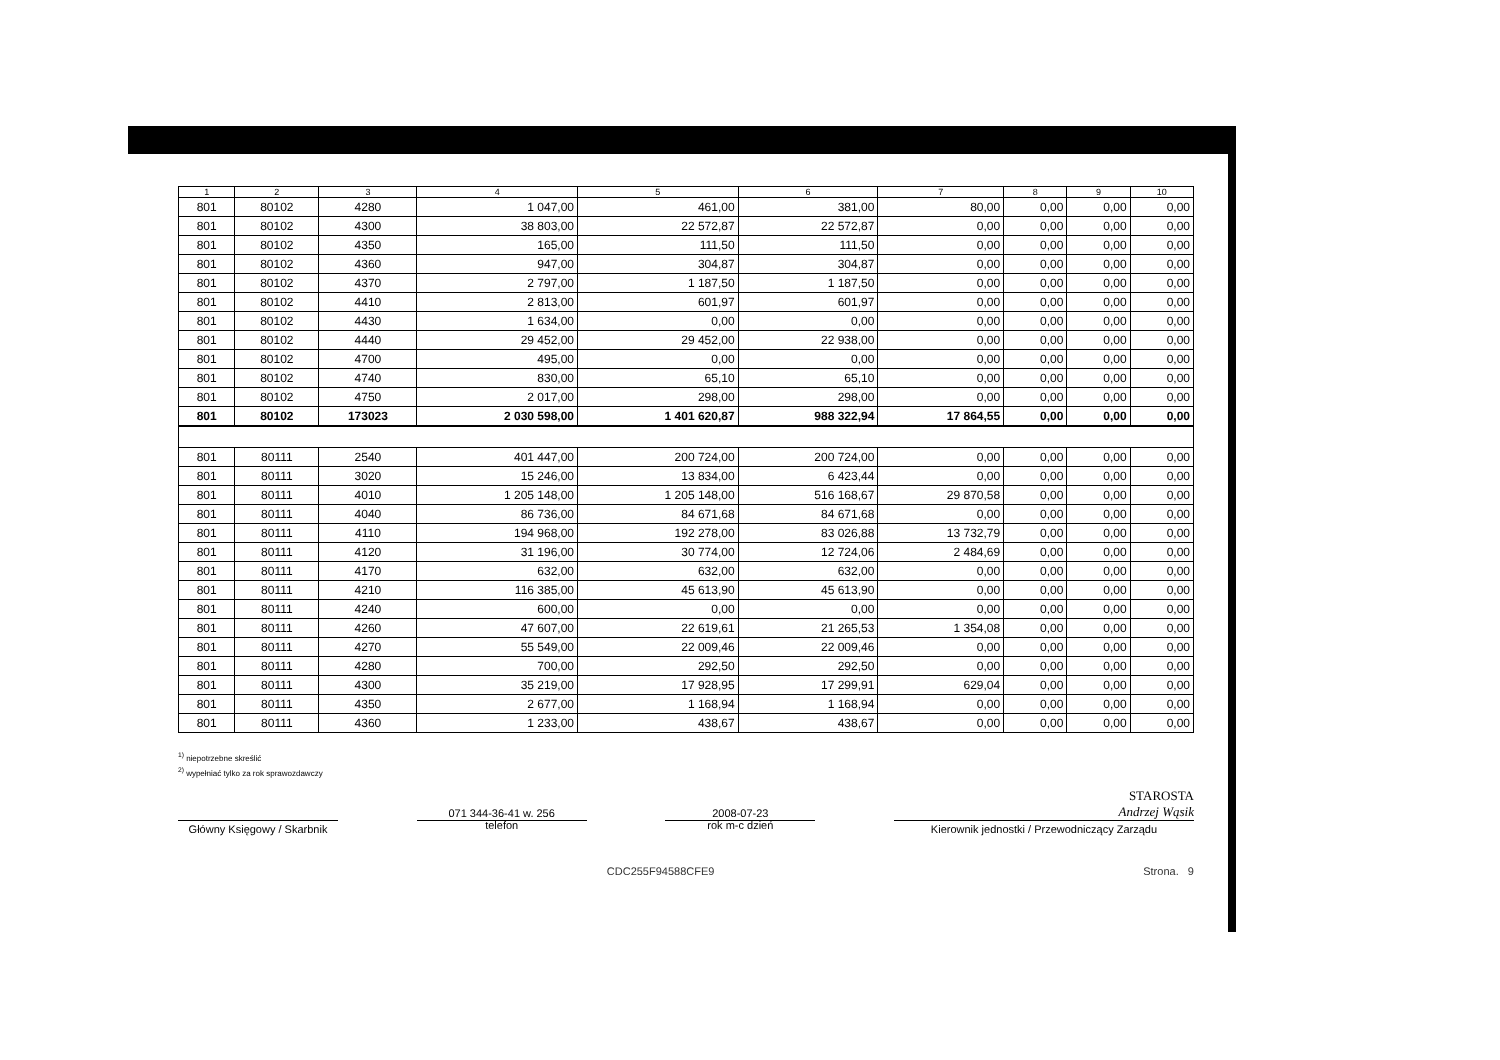| 1 | 2 | 3 | 4 | 5 | 6 | 7 | 8 | 9 | 10 |
| --- | --- | --- | --- | --- | --- | --- | --- | --- | --- |
| 801 | 80102 | 4280 | 1 047,00 | 461,00 | 381,00 | 80,00 | 0,00 | 0,00 | 0,00 |
| 801 | 80102 | 4300 | 38 803,00 | 22 572,87 | 22 572,87 | 0,00 | 0,00 | 0,00 | 0,00 |
| 801 | 80102 | 4350 | 165,00 | 111,50 | 111,50 | 0,00 | 0,00 | 0,00 | 0,00 |
| 801 | 80102 | 4360 | 947,00 | 304,87 | 304,87 | 0,00 | 0,00 | 0,00 | 0,00 |
| 801 | 80102 | 4370 | 2 797,00 | 1 187,50 | 1 187,50 | 0,00 | 0,00 | 0,00 | 0,00 |
| 801 | 80102 | 4410 | 2 813,00 | 601,97 | 601,97 | 0,00 | 0,00 | 0,00 | 0,00 |
| 801 | 80102 | 4430 | 1 634,00 | 0,00 | 0,00 | 0,00 | 0,00 | 0,00 | 0,00 |
| 801 | 80102 | 4440 | 29 452,00 | 29 452,00 | 22 938,00 | 0,00 | 0,00 | 0,00 | 0,00 |
| 801 | 80102 | 4700 | 495,00 | 0,00 | 0,00 | 0,00 | 0,00 | 0,00 | 0,00 |
| 801 | 80102 | 4740 | 830,00 | 65,10 | 65,10 | 0,00 | 0,00 | 0,00 | 0,00 |
| 801 | 80102 | 4750 | 2 017,00 | 298,00 | 298,00 | 0,00 | 0,00 | 0,00 | 0,00 |
| 801 | 80102 | 173023 | 2 030 598,00 | 1 401 620,87 | 988 322,94 | 17 864,55 | 0,00 | 0,00 | 0,00 |
| 801 | 80111 | 2540 | 401 447,00 | 200 724,00 | 200 724,00 | 0,00 | 0,00 | 0,00 | 0,00 |
| 801 | 80111 | 3020 | 15 246,00 | 13 834,00 | 6 423,44 | 0,00 | 0,00 | 0,00 | 0,00 |
| 801 | 80111 | 4010 | 1 205 148,00 | 1 205 148,00 | 516 168,67 | 29 870,58 | 0,00 | 0,00 | 0,00 |
| 801 | 80111 | 4040 | 86 736,00 | 84 671,68 | 84 671,68 | 0,00 | 0,00 | 0,00 | 0,00 |
| 801 | 80111 | 4110 | 194 968,00 | 192 278,00 | 83 026,88 | 13 732,79 | 0,00 | 0,00 | 0,00 |
| 801 | 80111 | 4120 | 31 196,00 | 30 774,00 | 12 724,06 | 2 484,69 | 0,00 | 0,00 | 0,00 |
| 801 | 80111 | 4170 | 632,00 | 632,00 | 632,00 | 0,00 | 0,00 | 0,00 | 0,00 |
| 801 | 80111 | 4210 | 116 385,00 | 45 613,90 | 45 613,90 | 0,00 | 0,00 | 0,00 | 0,00 |
| 801 | 80111 | 4240 | 600,00 | 0,00 | 0,00 | 0,00 | 0,00 | 0,00 | 0,00 |
| 801 | 80111 | 4260 | 47 607,00 | 22 619,61 | 21 265,53 | 1 354,08 | 0,00 | 0,00 | 0,00 |
| 801 | 80111 | 4270 | 55 549,00 | 22 009,46 | 22 009,46 | 0,00 | 0,00 | 0,00 | 0,00 |
| 801 | 80111 | 4280 | 700,00 | 292,50 | 292,50 | 0,00 | 0,00 | 0,00 | 0,00 |
| 801 | 80111 | 4300 | 35 219,00 | 17 928,95 | 17 299,91 | 629,04 | 0,00 | 0,00 | 0,00 |
| 801 | 80111 | 4350 | 2 677,00 | 1 168,94 | 1 168,94 | 0,00 | 0,00 | 0,00 | 0,00 |
| 801 | 80111 | 4360 | 1 233,00 | 438,67 | 438,67 | 0,00 | 0,00 | 0,00 | 0,00 |
<sup>1)</sup> niepotrzebne skreślić
<sup>2)</sup> wypełniać tylko za rok sprawozdawczy
STAROSTA
Andrzej Wąsik
Główny Księgowy / Skarbnik
071 344-36-41 w. 256
telefon
2008-07-23
rok m-c dzień
Kierownik jednostki / Przewodniczący Zarządu
CDC255F94588CFE9 Strona. 9